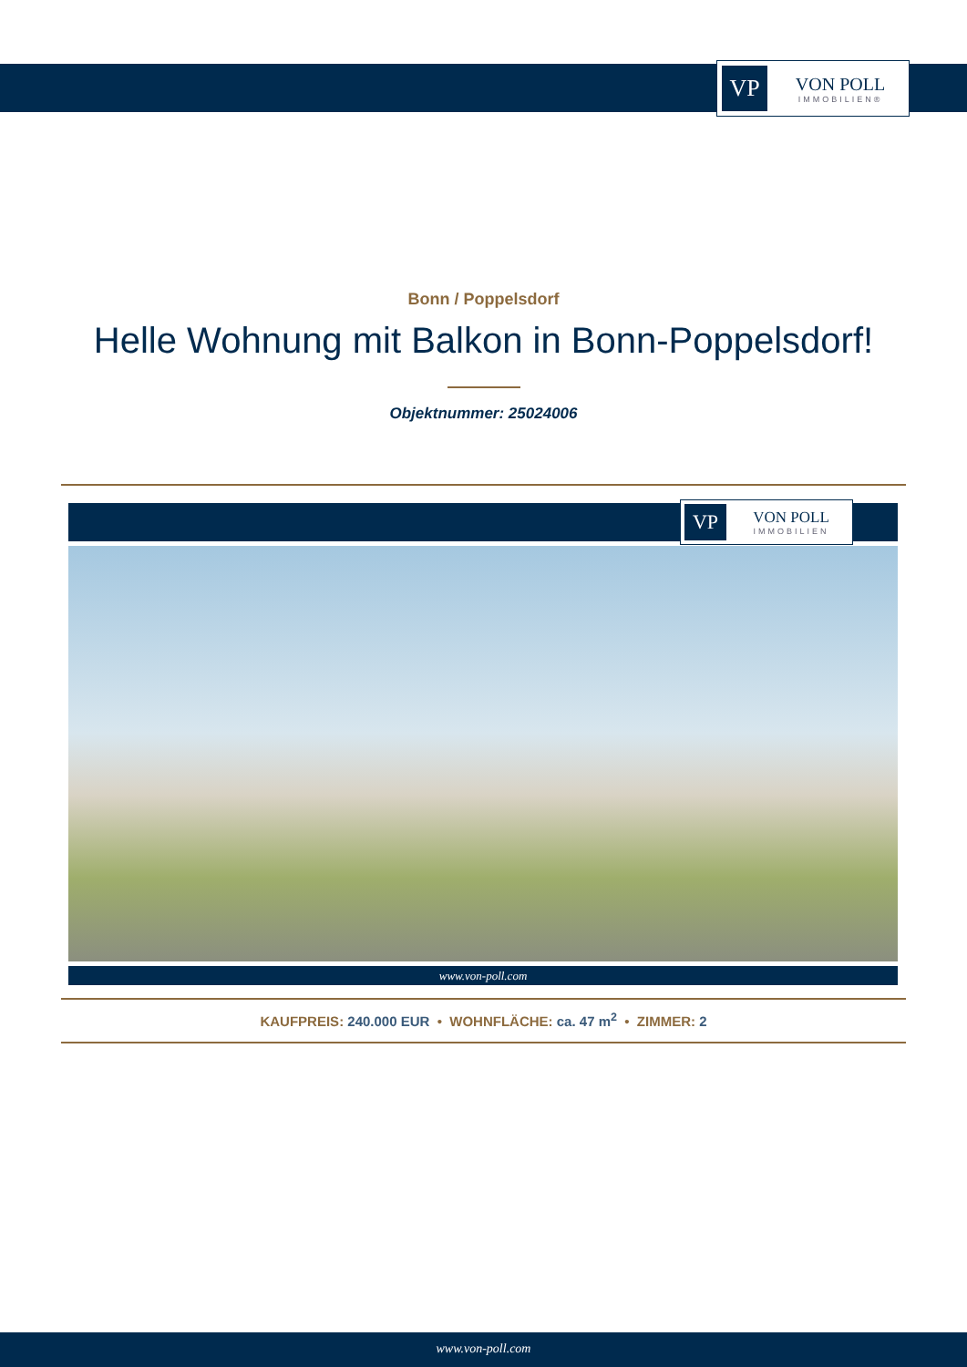VP
VON POLL
IMMOBILIEN®
Bonn / Poppelsdorf
Helle Wohnung mit Balkon in Bonn-Poppelsdorf!
Objektnummer: 25024006
VP
VON POLL
IMMOBILIEN
www.von-poll.com
KAUFPREIS: 240.000 EUR • WOHNFLÄCHE: ca. 47 m<sup>2</sup> • ZIMMER: 2
www.von-poll.com